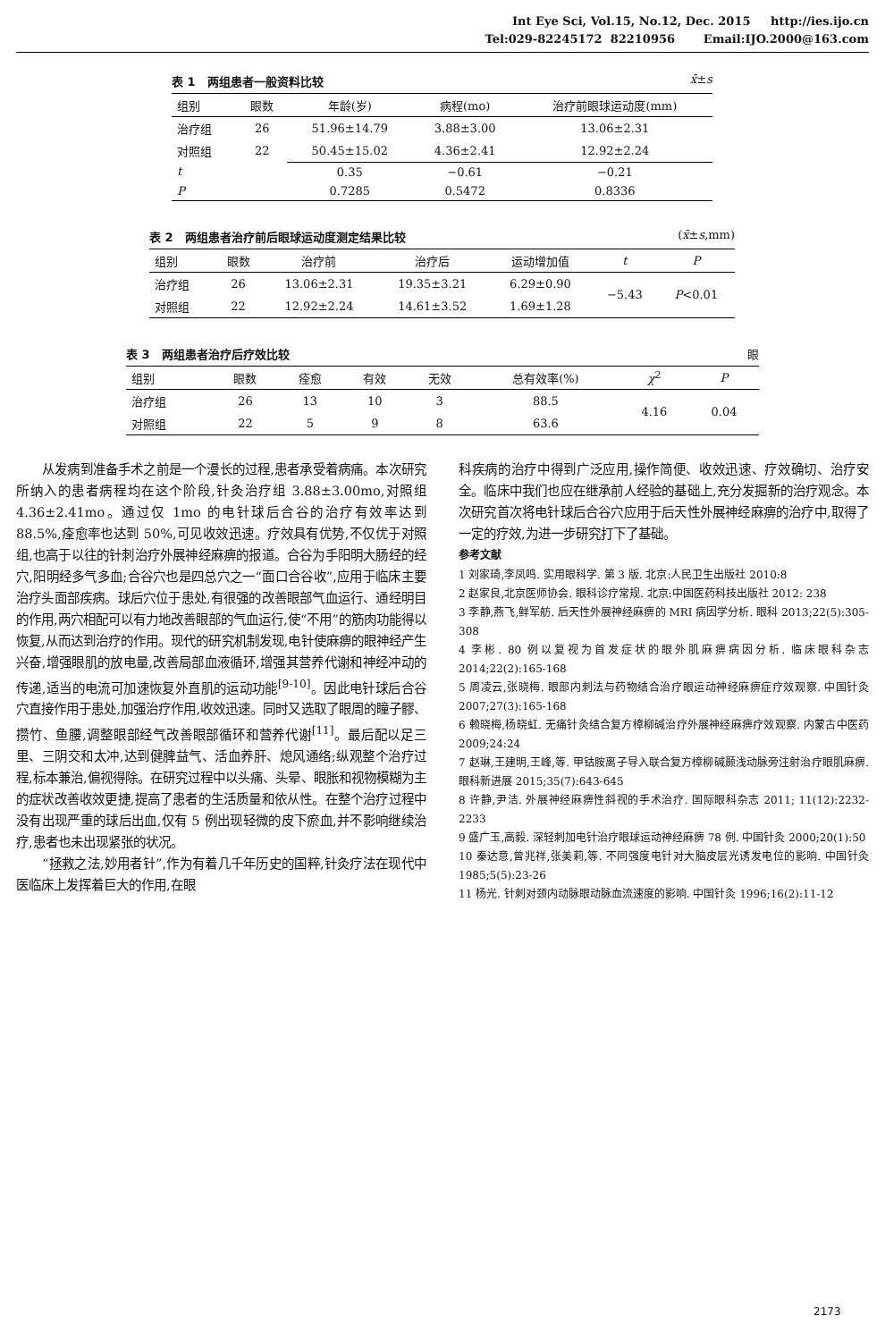Int Eye Sci, Vol.15, No.12, Dec. 2015 http://ies.ijo.cn
Tel:029-82245172 82210956 Email:IJO.2000@163.com
表 1 两组患者一般资料比较 x̄ ± s
| 组别 | 眼数 | 年龄(岁) | 病程(mo) | 治疗前眼球运动度(mm) |
| --- | --- | --- | --- | --- |
| 治疗组 | 26 | 51.96±14.79 | 3.88±3.00 | 13.06±2.31 |
| 对照组 | 22 | 50.45±15.02 | 4.36±2.41 | 12.92±2.24 |
| t | | 0.35 | −0.61 | −0.21 |
| P | | 0.7285 | 0.5472 | 0.8336 |
表 2 两组患者治疗前后眼球运动度测定结果比较 ( x̄ ± s ,mm)
| 组别 | 眼数 | 治疗前 | 治疗后 | 运动增加值 | t | P |
| --- | --- | --- | --- | --- | --- | --- |
| 治疗组 | 26 | 13.06±2.31 | 19.35±3.21 | 6.29±0.90 | −5.43 | P <0.01 |
| 对照组 | 22 | 12.92±2.24 | 14.61±3.52 | 1.69±1.28 | | |
表 3 两组患者治疗后疗效比较 眼
| 组别 | 眼数 | 痊愈 | 有效 | 无效 | 总有效率(%) | χ<sup>2</sup> | P |
| --- | --- | --- | --- | --- | --- | --- | --- |
| 治疗组 | 26 | 13 | 10 | 3 | 88.5 | 4.16 | 0.04 |
| 对照组 | 22 | 5 | 9 | 8 | 63.6 | | |
从发病到准备手术之前是一个漫长的过程,患者承受着病痛。本次研究所纳入的患者病程均在这个阶段,针灸治疗组 3.88±3.00mo,对照组 4.36±2.41mo。通过仅 1mo 的电针球后合谷的治疗有效率达到 88.5%,痊愈率也达到 50%,可见收效迅速。疗效具有优势,不仅优于对照组,也高于以往的针刺治疗外展神经麻痹的报道。合谷为手阳明大肠经的经穴,阳明经多气多血;合谷穴也是四总穴之一“面口合谷收”,应用于临床主要治疗头面部疾病。球后穴位于患处,有很强的改善眼部气血运行、通经明目的作用,两穴相配可以有力地改善眼部的气血运行,使“不用”的筋肉功能得以恢复,从而达到治疗的作用。现代的研究机制发现,电针使麻痹的眼神经产生兴奋,增强眼肌的放电量,改善局部血液循环,增强其营养代谢和神经冲动的传递,适当的电流可加速恢复外直肌的运动功能<sup>[9-10]</sup>。因此电针球后合谷穴直接作用于患处,加强治疗作用,收效迅速。同时又选取了眼周的瞳子髎、攒竹、鱼腰,调整眼部经气改善眼部循环和营养代谢<sup>[11]</sup>。最后配以足三里、三阴交和太冲,达到健脾益气、活血养肝、熄风通络;纵观整个治疗过程,标本兼治,偏视得除。在研究过程中以头痛、头晕、眼胀和视物模糊为主的症状改善收效更捷,提高了患者的生活质量和依从性。在整个治疗过程中没有出现严重的球后出血,仅有 5 例出现轻微的皮下瘀血,并不影响继续治疗,患者也未出现紧张的状况。
“拯救之法,妙用者针”,作为有着几千年历史的国粹,针灸疗法在现代中医临床上发挥着巨大的作用,在眼
科疾病的治疗中得到广泛应用,操作简便、收效迅速、疗效确切、治疗安全。临床中我们也应在继承前人经验的基础上,充分发掘新的治疗观念。本次研究首次将电针球后合谷穴应用于后天性外展神经麻痹的治疗中,取得了一定的疗效,为进一步研究打下了基础。
参考文献
1 刘家琦,李凤鸣. 实用眼科学. 第 3 版. 北京:人民卫生出版社 2010:8
2 赵家良,北京医师协会. 眼科诊疗常规. 北京:中国医药科技出版社 2012: 238
3 李静,燕飞,鲜军舫. 后天性外展神经麻痹的 MRI 病因学分析. 眼科 2013;22(5):305-308
4 李彬. 80 例以复视为首发症状的眼外肌麻痹病因分析. 临床眼科杂志 2014;22(2):165-168
5 周凌云,张晓梅. 眼部内刺法与药物结合治疗眼运动神经麻痹症疗效观察. 中国针灸 2007;27(3):165-168
6 赖晓梅,杨晓虹. 无痛针灸结合复方樟柳碱治疗外展神经麻痹疗效观察. 内蒙古中医药 2009;24:24
7 赵琳,王建明,王峰,等. 甲钴胺离子导入联合复方樟柳碱颞浅动脉旁注射治疗眼肌麻痹. 眼科新进展 2015;35(7):643-645
8 许静,尹洁. 外展神经麻痹性斜视的手术治疗. 国际眼科杂志 2011; 11(12):2232-2233
9 盛广玉,高毅. 深轻刺加电针治疗眼球运动神经麻痹 78 例. 中国针灸 2000;20(1):50
10 秦达意,曾兆祥,张美莉,等. 不同强度电针对大脑皮层光诱发电位的影响. 中国针灸 1985;5(5):23-26
11 杨光. 针刺对颈内动脉眼动脉血流速度的影响. 中国针灸 1996;16(2):11-12
2173